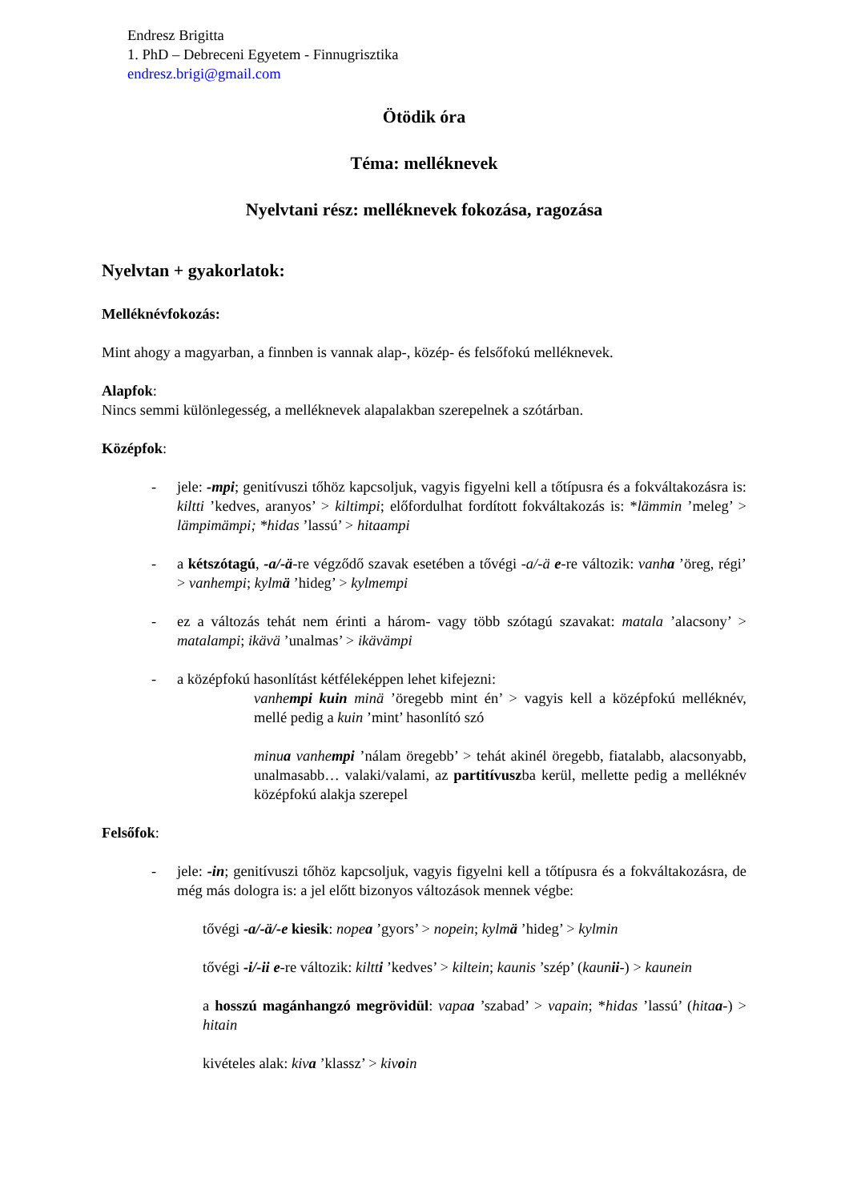Endresz Brigitta
1. PhD – Debreceni Egyetem - Finnugrisztika
endresz.brigi@gmail.com
Ötödik óra
Téma: melléknevek
Nyelvtani rész: melléknevek fokozása, ragozása
Nyelvtan + gyakorlatok:
Melléknévfokozás:
Mint ahogy a magyarban, a finnben is vannak alap-, közép- és felsőfokú melléknevek.
Alapfok:
Nincs semmi különlegesség, a melléknevek alapalakban szerepelnek a szótárban.
Középfok:
- jele: -mpi; genitívuszi tőhöz kapcsoljuk, vagyis figyelni kell a tőtípusra és a fokváltakozásra is: kiltti ’kedves, aranyos’ > kiltimpi; előfordulhat fordított fokváltakozás is: *lämmin ’meleg’ > lämpimämpi; *hidas ’lassú’ > hitaampi
- a kétszótagú, -a/-ä-re végződő szavak esetében a tővégi -a/-ä e-re változik: vanha ’öreg, régi’ > vanhempi; kylmä ’hideg’ > kylmempi
- ez a változás tehát nem érinti a három- vagy több szótagú szavakat: matala ’alacsony’ > matalampi; ikävä ’unalmas’ > ikävämpi
- a középfokú hasonlítást kétféleképpen lehet kifejezni:
vanhempi kuin minä ’öregebb mint én’ > vagyis kell a középfokú melléknév, mellé pedig a kuin ’mint’ hasonlító szó
minua vanhempi ’nálam öregebb’ > tehát akinél öregebb, fiatalabb, alacsonyabb, unalmasabb… valaki/valami, az partitívuszba kerül, mellette pedig a melléknév középfokú alakja szerepel
Felsőfok:
- jele: -in; genitívuszi tőhöz kapcsoljuk, vagyis figyelni kell a tőtípusra és a fokváltakozásra, de még más dologra is: a jel előtt bizonyos változások mennek végbe:
tővégi -a/-ä/-e kiesik: nopea ’gyors’ > nopein; kylmä ’hideg’ > kylmin
tővégi -i/-ii e-re változik: kiltti ’kedves’ > kiltein; kaunis ’szép’ (kaunii-) > kaunein
a hosszú magánhangzó megrövidül: vapaa ’szabad’ > vapain; *hidas ’lassú’ (hitaa-) > hitain
kivételes alak: kiva ’klassz’ > kivoin